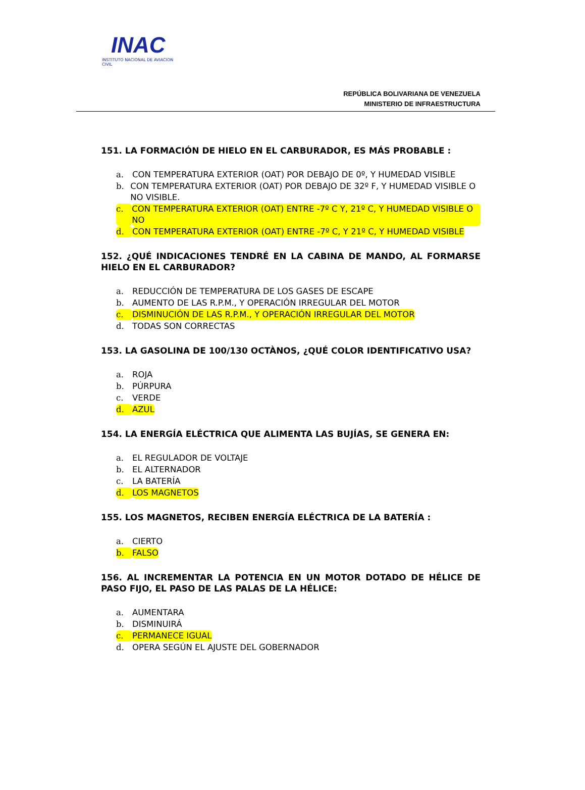INAC
INSTITUTO NACIONAL DE AVIACION CIVIL
REPÚBLICA BOLIVARIANA DE VENEZUELA
MINISTERIO DE INFRAESTRUCTURA
151. LA FORMACIÓN DE HIELO EN EL CARBURADOR, ES MÁS PROBABLE :
a. CON TEMPERATURA EXTERIOR (OAT) POR DEBAJO DE 0º, Y HUMEDAD VISIBLE
b. CON TEMPERATURA EXTERIOR (OAT) POR DEBAJO DE 32º F, Y HUMEDAD VISIBLE O NO VISIBLE.
c. CON TEMPERATURA EXTERIOR (OAT) ENTRE -7º C Y, 21º C, Y HUMEDAD VISIBLE O NO
d. CON TEMPERATURA EXTERIOR (OAT) ENTRE -7º C, Y 21º C, Y HUMEDAD VISIBLE
152. ¿QUÉ INDICACIONES TENDRÉ EN LA CABINA DE MANDO, AL FORMARSE HIELO EN EL CARBURADOR?
a. REDUCCIÓN DE TEMPERATURA DE LOS GASES DE ESCAPE
b. AUMENTO DE LAS R.P.M., Y OPERACIÓN IRREGULAR DEL MOTOR
c. DISMINUCIÓN DE LAS R.P.M., Y OPERACIÓN IRREGULAR DEL MOTOR
d. TODAS SON CORRECTAS
153. LA GASOLINA DE 100/130 OCTÀNOS, ¿QUÉ COLOR IDENTIFICATIVO USA?
a. ROJA
b. PÚRPURA
c. VERDE
d. AZUL
154. LA ENERGÍA ELÉCTRICA QUE ALIMENTA LAS BUJÍAS, SE GENERA EN:
a. EL REGULADOR DE VOLTAJE
b. EL ALTERNADOR
c. LA BATERÍA
d. LOS MAGNETOS
155. LOS MAGNETOS, RECIBEN ENERGÍA ELÉCTRICA DE LA BATERÍA :
a. CIERTO
b. FALSO
156. AL INCREMENTAR LA POTENCIA EN UN MOTOR DOTADO DE HÉLICE DE PASO FIJO, EL PASO DE LAS PALAS DE LA HÉLICE:
a. AUMENTARA
b. DISMINUIRÁ
c. PERMANECE IGUAL
d. OPERA SEGÚN EL AJUSTE DEL GOBERNADOR